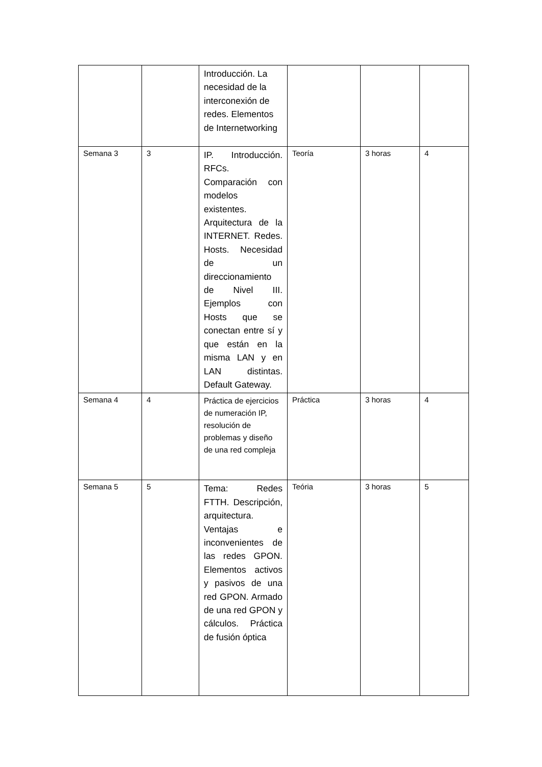| | | Introducción. La necesidad de la interconexión de redes. Elementos de Internetworking | | | |
| Semana 3 | 3 | IP. Introducción. RFCs. Comparación con modelos existentes. Arquitectura de la INTERNET. Redes. Hosts. Necesidad de un direccionamiento de Nivel III. Ejemplos con Hosts que se conectan entre sí y que están en la misma LAN y en LAN distintas. Default Gateway. | Teoría | 3 horas | 4 |
| Semana 4 | 4 | Práctica de ejercicios de numeración IP, resolución de problemas y diseño de una red compleja | Práctica | 3 horas | 4 |
| Semana 5 | 5 | Tema: Redes FTTH. Descripción, arquitectura. Ventajas e inconvenientes de las redes GPON. Elementos activos y pasivos de una red GPON. Armado de una red GPON y cálculos. Práctica de fusión óptica | Teória | 3 horas | 5 |